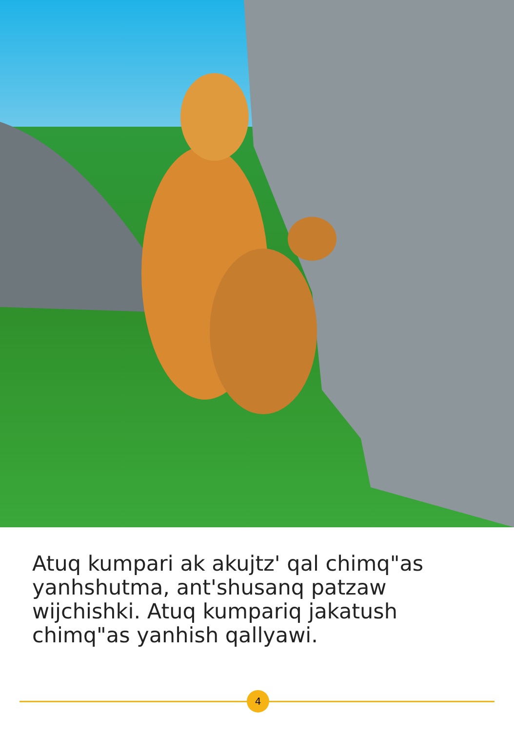Atuq kumpari ak akujtz' qal chimq"as yanhshutma, ant'shusanq patzaw wijchishki. Atuq kumpariq jakatush chimq"as yanhish qallyawi.
4